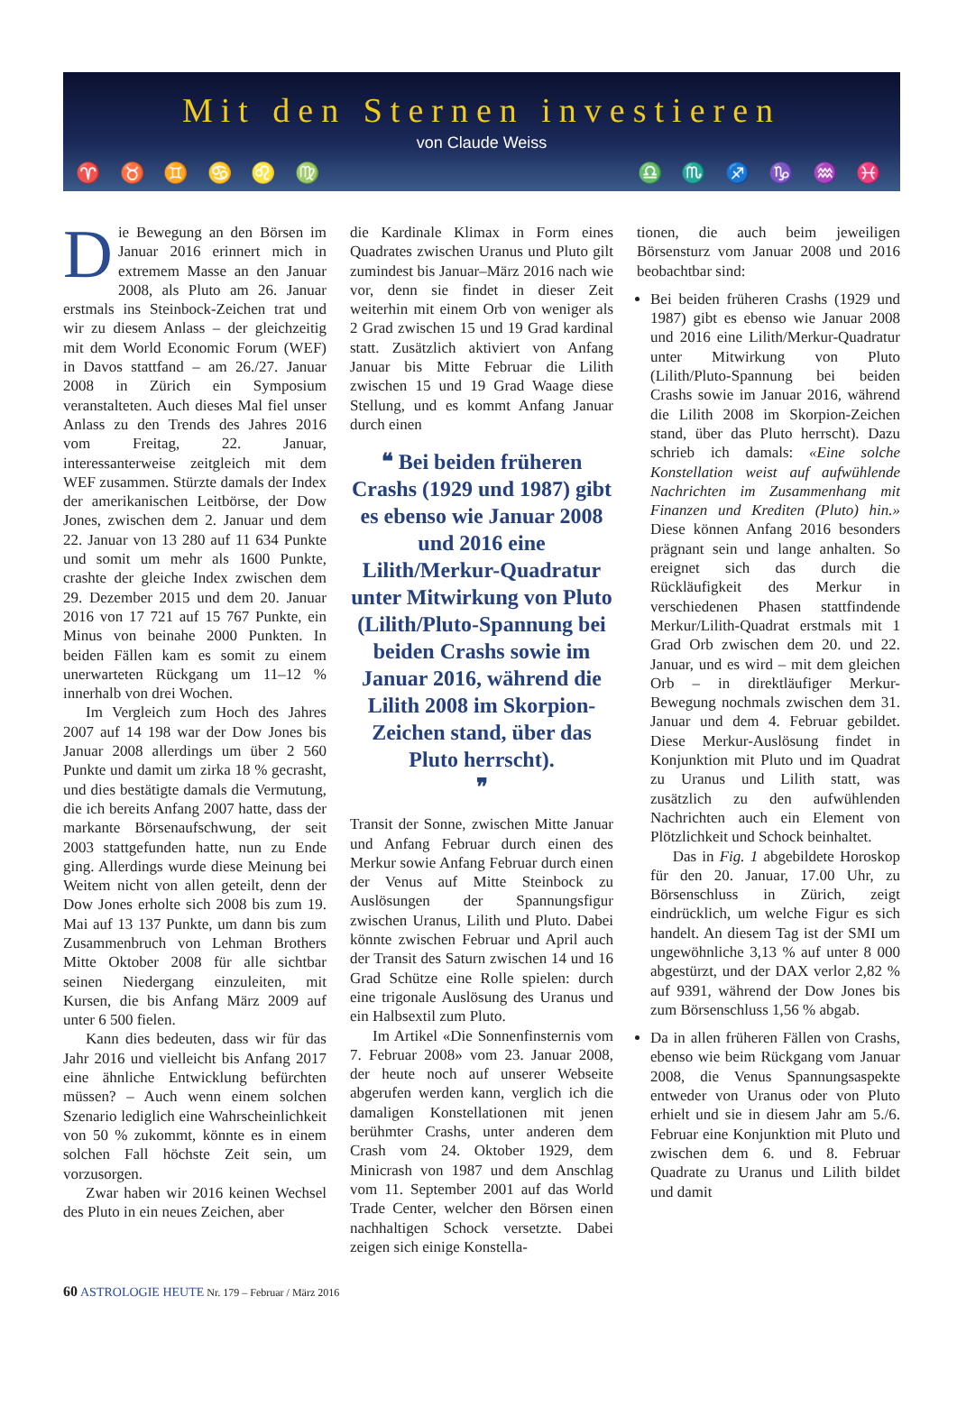Mit den Sternen investieren
von Claude Weiss
♈ ♉ ♊ ♋ ♌ ♍ ♎ ♏ ♐ ♑ ♒ ♓
Die Bewegung an den Börsen im Januar 2016 erinnert mich in extremem Masse an den Januar 2008, als Pluto am 26. Januar erstmals ins Steinbock-Zeichen trat und wir zu diesem Anlass – der gleichzeitig mit dem World Economic Forum (WEF) in Davos stattfand – am 26./27. Januar 2008 in Zürich ein Symposium veranstalteten. Auch dieses Mal fiel unser Anlass zu den Trends des Jahres 2016 vom Freitag, 22. Januar, interessanterweise zeitgleich mit dem WEF zusammen. Stürzte damals der Index der amerikanischen Leitbörse, der Dow Jones, zwischen dem 2. Januar und dem 22. Januar von 13 280 auf 11 634 Punkte und somit um mehr als 1600 Punkte, crashte der gleiche Index zwischen dem 29. Dezember 2015 und dem 20. Januar 2016 von 17 721 auf 15 767 Punkte, ein Minus von beinahe 2000 Punkten. In beiden Fällen kam es somit zu einem unerwarteten Rückgang um 11–12 % innerhalb von drei Wochen.
Im Vergleich zum Hoch des Jahres 2007 auf 14 198 war der Dow Jones bis Januar 2008 allerdings um über 2 560 Punkte und damit um zirka 18 % gecrasht, und dies bestätigte damals die Vermutung, die ich bereits Anfang 2007 hatte, dass der markante Börsenaufschwung, der seit 2003 stattgefunden hatte, nun zu Ende ging. Allerdings wurde diese Meinung bei Weitem nicht von allen geteilt, denn der Dow Jones erholte sich 2008 bis zum 19. Mai auf 13 137 Punkte, um dann bis zum Zusammenbruch von Lehman Brothers Mitte Oktober 2008 für alle sichtbar seinen Niedergang einzuleiten, mit Kursen, die bis Anfang März 2009 auf unter 6 500 fielen.
Kann dies bedeuten, dass wir für das Jahr 2016 und vielleicht bis Anfang 2017 eine ähnliche Entwicklung befürchten müssen? – Auch wenn einem solchen Szenario lediglich eine Wahrscheinlichkeit von 50 % zukommt, könnte es in einem solchen Fall höchste Zeit sein, um vorzusorgen.
Zwar haben wir 2016 keinen Wechsel des Pluto in ein neues Zeichen, aber
die Kardinale Klimax in Form eines Quadrates zwischen Uranus und Pluto gilt zumindest bis Januar–März 2016 nach wie vor, denn sie findet in dieser Zeit weiterhin mit einem Orb von weniger als 2 Grad zwischen 15 und 19 Grad kardinal statt. Zusätzlich aktiviert von Anfang Januar bis Mitte Februar die Lilith zwischen 15 und 19 Grad Waage diese Stellung, und es kommt Anfang Januar durch einen
❝ Bei beiden früheren Crashs (1929 und 1987) gibt es ebenso wie Januar 2008 und 2016 eine Lilith/Merkur-Quadratur unter Mitwirkung von Pluto (Lilith/Pluto-Spannung bei beiden Crashs sowie im Januar 2016, während die Lilith 2008 im Skorpion-Zeichen stand, über das Pluto herrscht).
❞
Transit der Sonne, zwischen Mitte Januar und Anfang Februar durch einen des Merkur sowie Anfang Februar durch einen der Venus auf Mitte Steinbock zu Auslösungen der Spannungsfigur zwischen Uranus, Lilith und Pluto. Dabei könnte zwischen Februar und April auch der Transit des Saturn zwischen 14 und 16 Grad Schütze eine Rolle spielen: durch eine trigonale Auslösung des Uranus und ein Halbsextil zum Pluto.
Im Artikel «Die Sonnenfinsternis vom 7. Februar 2008» vom 23. Januar 2008, der heute noch auf unserer Webseite abgerufen werden kann, verglich ich die damaligen Konstellationen mit jenen berühmter Crashs, unter anderen dem Crash vom 24. Oktober 1929, dem Minicrash von 1987 und dem Anschlag vom 11. September 2001 auf das World Trade Center, welcher den Börsen einen nachhaltigen Schock versetzte. Dabei zeigen sich einige Konstella-
tionen, die auch beim jeweiligen Börsensturz vom Januar 2008 und 2016 beobachtbar sind:
Bei beiden früheren Crashs (1929 und 1987) gibt es ebenso wie Januar 2008 und 2016 eine Lilith/Merkur-Quadratur unter Mitwirkung von Pluto (Lilith/Pluto-Spannung bei beiden Crashs sowie im Januar 2016, während die Lilith 2008 im Skorpion-Zeichen stand, über das Pluto herrscht). Dazu schrieb ich damals: «Eine solche Konstellation weist auf aufwühlende Nachrichten im Zusammenhang mit Finanzen und Krediten (Pluto) hin.» Diese können Anfang 2016 besonders prägnant sein und lange anhalten. So ereignet sich das durch die Rückläufigkeit des Merkur in verschiedenen Phasen stattfindende Merkur/Lilith-Quadrat erstmals mit 1 Grad Orb zwischen dem 20. und 22. Januar, und es wird – mit dem gleichen Orb – in direktläufiger Merkur-Bewegung nochmals zwischen dem 31. Januar und dem 4. Februar gebildet. Diese Merkur-Auslösung findet in Konjunktion mit Pluto und im Quadrat zu Uranus und Lilith statt, was zusätzlich zu den aufwühlenden Nachrichten auch ein Element von Plötzlichkeit und Schock beinhaltet.
Das in Fig. 1 abgebildete Horoskop für den 20. Januar, 17.00 Uhr, zu Börsenschluss in Zürich, zeigt eindrücklich, um welche Figur es sich handelt. An diesem Tag ist der SMI um ungewöhnliche 3,13 % auf unter 8 000 abgestürzt, und der DAX verlor 2,82 % auf 9391, während der Dow Jones bis zum Börsenschluss 1,56 % abgab.
Da in allen früheren Fällen von Crashs, ebenso wie beim Rückgang vom Januar 2008, die Venus Spannungsaspekte entweder von Uranus oder von Pluto erhielt und sie in diesem Jahr am 5./6. Februar eine Konjunktion mit Pluto und zwischen dem 6. und 8. Februar Quadrate zu Uranus und Lilith bildet und damit
60 ASTROLOGIE HEUTE Nr. 179 – Februar / März 2016